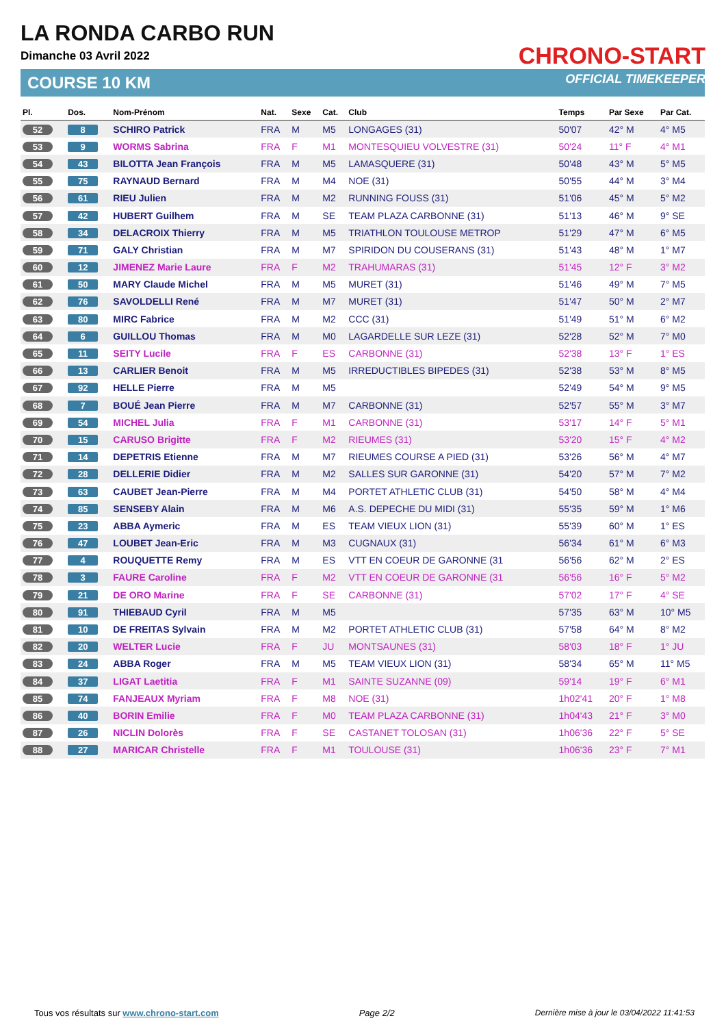LA RONDA CARBO RUN
Dimanche 03 Avril 2022
COURSE 10 KM
CHRONO-START
OFFICIAL TIMEKEEPER
| Pl. | Dos. | Nom-Prénom | Nat. | Sexe | Cat. | Club | Temps | Par Sexe | Par Cat. |
| --- | --- | --- | --- | --- | --- | --- | --- | --- | --- |
| 52 | 8 | SCHIRO Patrick | FRA | M | M5 | LONGAGES (31) | 50'07 | 42° M | 4° M5 |
| 53 | 9 | WORMS Sabrina | FRA | F | M1 | MONTESQUIEU VOLVESTRE (31) | 50'24 | 11° F | 4° M1 |
| 54 | 43 | BILOTTA Jean François | FRA | M | M5 | LAMASQUERE (31) | 50'48 | 43° M | 5° M5 |
| 55 | 75 | RAYNAUD Bernard | FRA | M | M4 | NOE (31) | 50'55 | 44° M | 3° M4 |
| 56 | 61 | RIEU Julien | FRA | M | M2 | RUNNING FOUSS (31) | 51'06 | 45° M | 5° M2 |
| 57 | 42 | HUBERT Guilhem | FRA | M | SE | TEAM PLAZA CARBONNE (31) | 51'13 | 46° M | 9° SE |
| 58 | 34 | DELACROIX Thierry | FRA | M | M5 | TRIATHLON TOULOUSE METROP | 51'29 | 47° M | 6° M5 |
| 59 | 71 | GALY Christian | FRA | M | M7 | SPIRIDON DU COUSERANS (31) | 51'43 | 48° M | 1° M7 |
| 60 | 12 | JIMENEZ Marie Laure | FRA | F | M2 | TRAHUMARAS (31) | 51'45 | 12° F | 3° M2 |
| 61 | 50 | MARY Claude Michel | FRA | M | M5 | MURET (31) | 51'46 | 49° M | 7° M5 |
| 62 | 76 | SAVOLDELLI René | FRA | M | M7 | MURET (31) | 51'47 | 50° M | 2° M7 |
| 63 | 80 | MIRC Fabrice | FRA | M | M2 | CCC (31) | 51'49 | 51° M | 6° M2 |
| 64 | 6 | GUILLOU Thomas | FRA | M | M0 | LAGARDELLE SUR LEZE (31) | 52'28 | 52° M | 7° M0 |
| 65 | 11 | SEITY Lucile | FRA | F | ES | CARBONNE (31) | 52'38 | 13° F | 1° ES |
| 66 | 13 | CARLIER Benoit | FRA | M | M5 | IRREDUCTIBLES BIPEDES (31) | 52'38 | 53° M | 8° M5 |
| 67 | 92 | HELLE Pierre | FRA | M | M5 | | 52'49 | 54° M | 9° M5 |
| 68 | 7 | BOUÉ Jean Pierre | FRA | M | M7 | CARBONNE (31) | 52'57 | 55° M | 3° M7 |
| 69 | 54 | MICHEL Julia | FRA | F | M1 | CARBONNE (31) | 53'17 | 14° F | 5° M1 |
| 70 | 15 | CARUSO Brigitte | FRA | F | M2 | RIEUMES (31) | 53'20 | 15° F | 4° M2 |
| 71 | 14 | DEPETRIS Etienne | FRA | M | M7 | RIEUMES COURSE A PIED (31) | 53'26 | 56° M | 4° M7 |
| 72 | 28 | DELLERIE Didier | FRA | M | M2 | SALLES SUR GARONNE (31) | 54'20 | 57° M | 7° M2 |
| 73 | 63 | CAUBET Jean-Pierre | FRA | M | M4 | PORTET ATHLETIC CLUB (31) | 54'50 | 58° M | 4° M4 |
| 74 | 85 | SENSEBY Alain | FRA | M | M6 | A.S. DEPECHE DU MIDI (31) | 55'35 | 59° M | 1° M6 |
| 75 | 23 | ABBA Aymeric | FRA | M | ES | TEAM VIEUX LION (31) | 55'39 | 60° M | 1° ES |
| 76 | 47 | LOUBET Jean-Eric | FRA | M | M3 | CUGNAUX (31) | 56'34 | 61° M | 6° M3 |
| 77 | 4 | ROUQUETTE Remy | FRA | M | ES | VTT EN COEUR DE GARONNE (31 | 56'56 | 62° M | 2° ES |
| 78 | 3 | FAURE Caroline | FRA | F | M2 | VTT EN COEUR DE GARONNE (31 | 56'56 | 16° F | 5° M2 |
| 79 | 21 | DE ORO Marine | FRA | F | SE | CARBONNE (31) | 57'02 | 17° F | 4° SE |
| 80 | 91 | THIEBAUD Cyril | FRA | M | M5 | | 57'35 | 63° M | 10° M5 |
| 81 | 10 | DE FREITAS Sylvain | FRA | M | M2 | PORTET ATHLETIC CLUB (31) | 57'58 | 64° M | 8° M2 |
| 82 | 20 | WELTER Lucie | FRA | F | JU | MONTSAUNES (31) | 58'03 | 18° F | 1° JU |
| 83 | 24 | ABBA Roger | FRA | M | M5 | TEAM VIEUX LION (31) | 58'34 | 65° M | 11° M5 |
| 84 | 37 | LIGAT Laetitia | FRA | F | M1 | SAINTE SUZANNE (09) | 59'14 | 19° F | 6° M1 |
| 85 | 74 | FANJEAUX Myriam | FRA | F | M8 | NOE (31) | 1h02'41 | 20° F | 1° M8 |
| 86 | 40 | BORIN Emilie | FRA | F | M0 | TEAM PLAZA CARBONNE (31) | 1h04'43 | 21° F | 3° M0 |
| 87 | 26 | NICLIN Dolorès | FRA | F | SE | CASTANET TOLOSAN (31) | 1h06'36 | 22° F | 5° SE |
| 88 | 27 | MARICAR Christelle | FRA | F | M1 | TOULOUSE (31) | 1h06'36 | 23° F | 7° M1 |
Tous vos résultats sur www.chrono-start.com Page 2/2 Dernière mise à jour le 03/04/2022 11:41:53